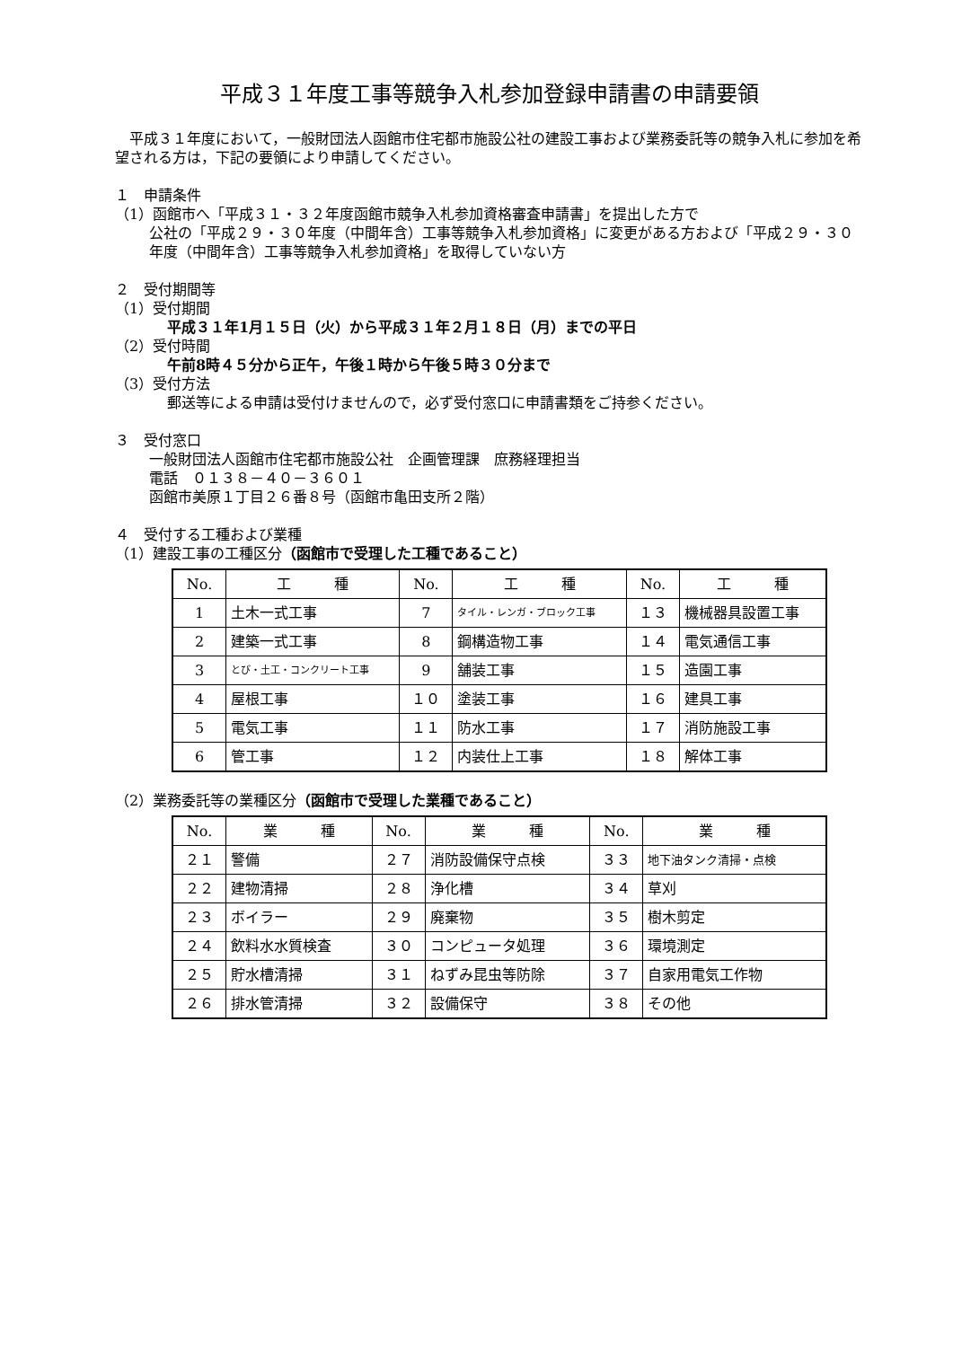平成３１年度工事等競争入札参加登録申請書の申請要領
　平成３１年度において，一般財団法人函館市住宅都市施設公社の建設工事および業務委託等の競争入札に参加を希望される方は，下記の要領により申請してください。
１　申請条件
（1）函館市へ「平成３１・３２年度函館市競争入札参加資格審査申請書」を提出した方で
公社の「平成２９・３０年度（中間年含）工事等競争入札参加資格」に変更がある方および「平成２９・３０年度（中間年含）工事等競争入札参加資格」を取得していない方
２　受付期間等
（1）受付期間
平成３１年1月１５日（火）から平成３１年２月１８日（月）までの平日
（2）受付時間
午前8時４５分から正午，午後１時から午後５時３０分まで
（3）受付方法
郵送等による申請は受付けませんので，必ず受付窓口に申請書類をご持参ください。
３　受付窓口
一般財団法人函館市住宅都市施設公社　企画管理課　庶務経理担当
電話　０１３８－４０－３６０１
函館市美原１丁目２６番８号（函館市亀田支所２階）
４　受付する工種および業種
（1）建設工事の工種区分（函館市で受理した工種であること）
| No. | 工 種 | No. | 工 種 | No. | 工 種 |
| 1 | 土木一式工事 | 7 | タイル・レンガ・ブロック工事 | １３ | 機械器具設置工事 |
| 2 | 建築一式工事 | 8 | 鋼構造物工事 | １４ | 電気通信工事 |
| 3 | とび・土工・コンクリート工事 | 9 | 舗装工事 | １５ | 造園工事 |
| 4 | 屋根工事 | １０ | 塗装工事 | １６ | 建具工事 |
| 5 | 電気工事 | １１ | 防水工事 | １７ | 消防施設工事 |
| 6 | 管工事 | １２ | 内装仕上工事 | １８ | 解体工事 |
（2）業務委託等の業種区分（函館市で受理した業種であること）
| No. | 業 種 | No. | 業 種 | No. | 業 種 |
| ２１ | 警備 | ２７ | 消防設備保守点検 | ３３ | 地下油タンク清掃・点検 |
| ２２ | 建物清掃 | ２８ | 浄化槽 | ３４ | 草刈 |
| ２３ | ボイラー | ２９ | 廃棄物 | ３５ | 樹木剪定 |
| ２４ | 飲料水水質検査 | ３０ | コンピュータ処理 | ３６ | 環境測定 |
| ２５ | 貯水槽清掃 | ３１ | ねずみ昆虫等防除 | ３７ | 自家用電気工作物 |
| ２６ | 排水管清掃 | ３２ | 設備保守 | ３８ | その他 |